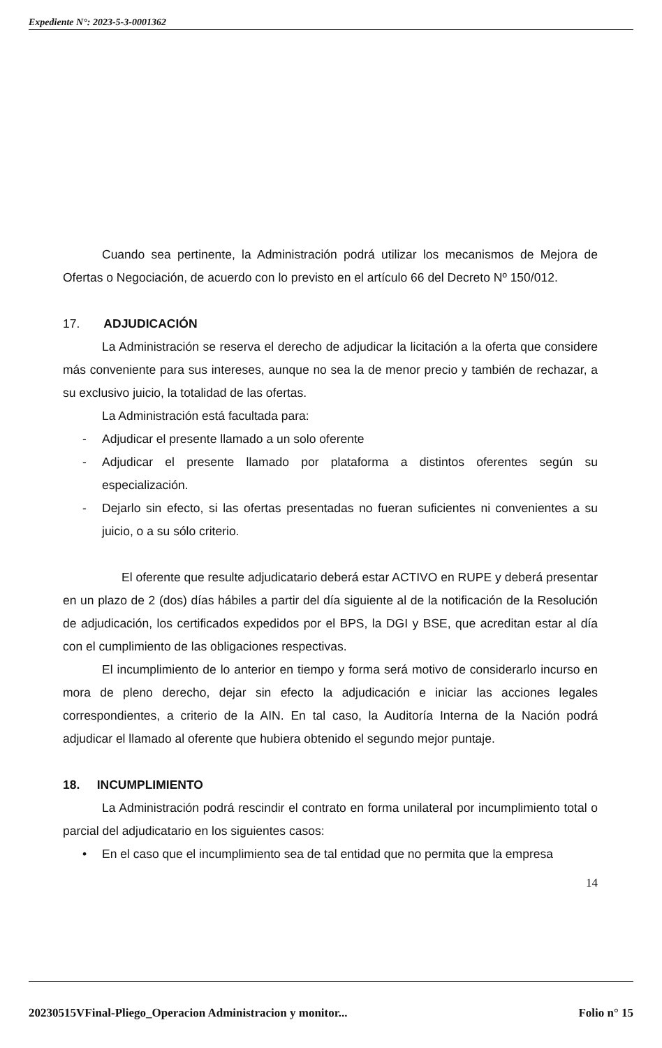Expediente N°: 2023-5-3-0001362
Cuando sea pertinente, la Administración podrá utilizar los mecanismos de Mejora de Ofertas o Negociación, de acuerdo con lo previsto en el artículo 66 del Decreto Nº 150/012.
17. ADJUDICACIÓN
La Administración se reserva el derecho de adjudicar la licitación a la oferta que considere más conveniente para sus intereses, aunque no sea la de menor precio y también de rechazar, a su exclusivo juicio, la totalidad de las ofertas.
La Administración está facultada para:
- Adjudicar el presente llamado a un solo oferente
- Adjudicar el presente llamado por plataforma a distintos oferentes según su especialización.
- Dejarlo sin efecto, si las ofertas presentadas no fueran suficientes ni convenientes a su juicio, o a su sólo criterio.
El oferente que resulte adjudicatario deberá estar ACTIVO en RUPE y deberá presentar en un plazo de 2 (dos) días hábiles a partir del día siguiente al de la notificación de la Resolución de adjudicación, los certificados expedidos por el BPS, la DGI y BSE, que acreditan estar al día con el cumplimiento de las obligaciones respectivas.
El incumplimiento de lo anterior en tiempo y forma será motivo de considerarlo incurso en mora de pleno derecho, dejar sin efecto la adjudicación e iniciar las acciones legales correspondientes, a criterio de la AIN. En tal caso, la Auditoría Interna de la Nación podrá adjudicar el llamado al oferente que hubiera obtenido el segundo mejor puntaje.
18. INCUMPLIMIENTO
La Administración podrá rescindir el contrato en forma unilateral por incumplimiento total o parcial del adjudicatario en los siguientes casos:
• En el caso que el incumplimiento sea de tal entidad que no permita que la empresa
14
20230515VFinal-Pliego_Operacion Administracion y monitor... Folio n° 15